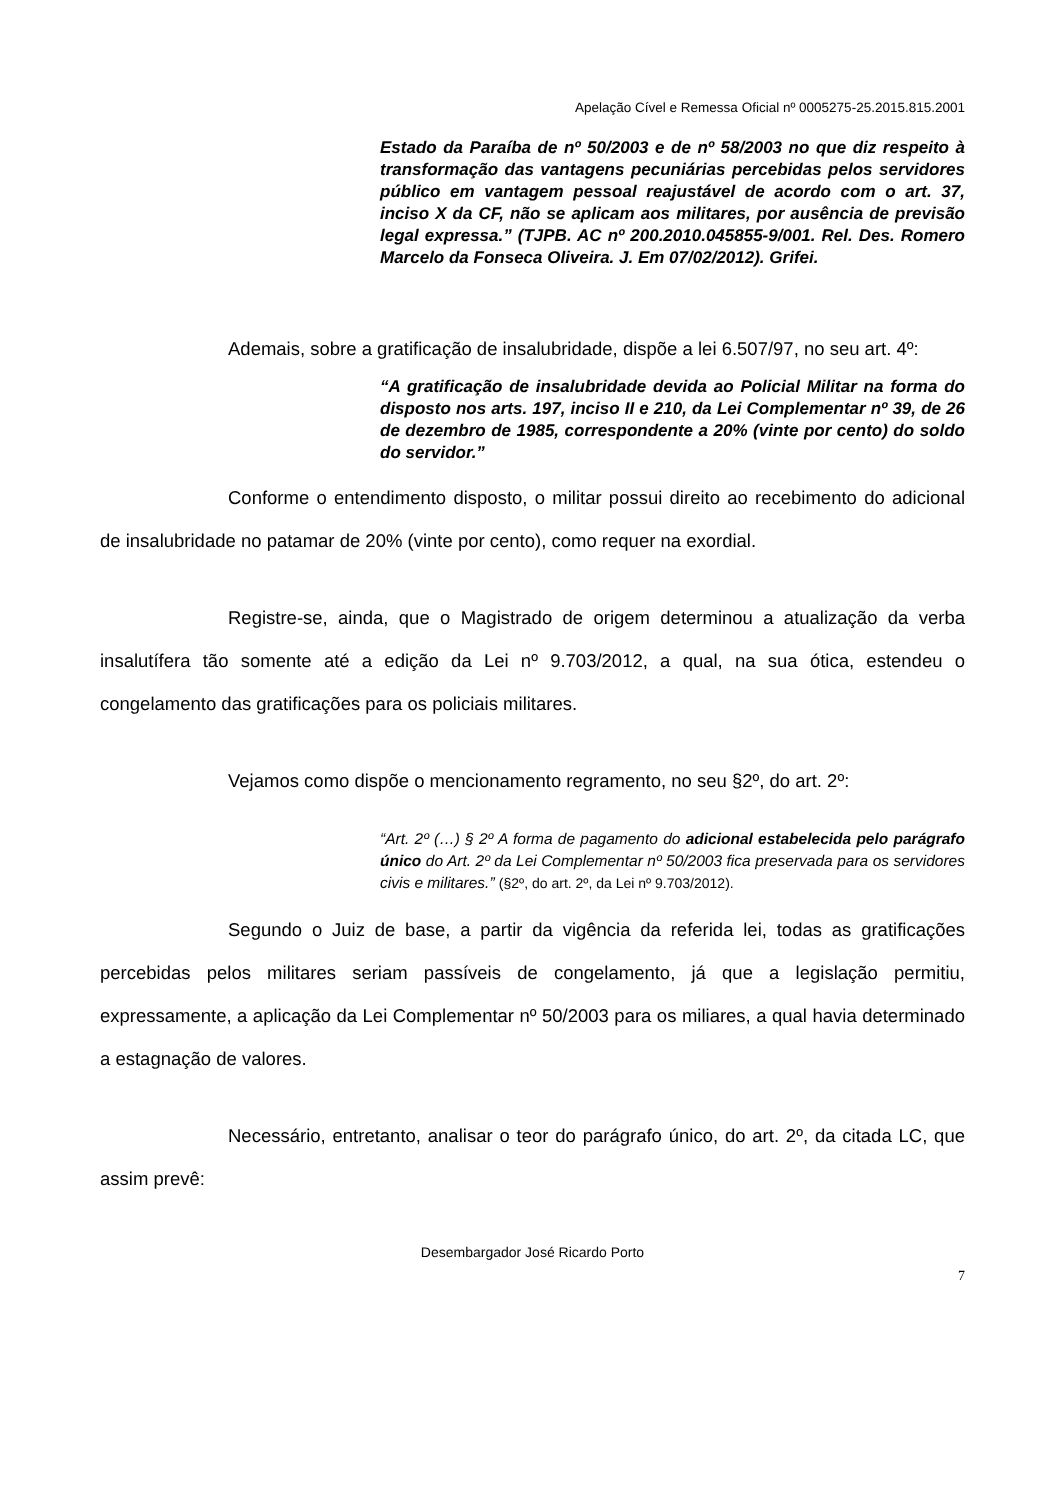Apelação Cível e Remessa Oficial nº 0005275-25.2015.815.2001
Estado da Paraíba de nº 50/2003 e de nº 58/2003 no que diz respeito à transformação das vantagens pecuniárias percebidas pelos servidores público em vantagem pessoal reajustável de acordo com o art. 37, inciso X da CF, não se aplicam aos militares, por ausência de previsão legal expressa.” (TJPB. AC nº 200.2010.045855-9/001. Rel. Des. Romero Marcelo da Fonseca Oliveira. J. Em 07/02/2012). Grifei.
Ademais, sobre a gratificação de insalubridade, dispõe a lei 6.507/97, no seu art. 4º:
“A gratificação de insalubridade devida ao Policial Militar na forma do disposto nos arts. 197, inciso II e 210, da Lei Complementar nº 39, de 26 de dezembro de 1985, correspondente a 20% (vinte por cento) do soldo do servidor.”
Conforme o entendimento disposto, o militar possui direito ao recebimento do adicional de insalubridade no patamar de 20% (vinte por cento), como requer na exordial.
Registre-se, ainda, que o Magistrado de origem determinou a atualização da verba insalutífera tão somente até a edição da Lei nº 9.703/2012, a qual, na sua ótica, estendeu o congelamento das gratificações para os policiais militares.
Vejamos como dispõe o mencionamento regramento, no seu §2º, do art. 2º:
“Art. 2º (…) § 2º A forma de pagamento do adicional estabelecida pelo parágrafo único do Art. 2º da Lei Complementar nº 50/2003 fica preservada para os servidores civis e militares.” (§2º, do art. 2º, da Lei nº 9.703/2012).
Segundo o Juiz de base, a partir da vigência da referida lei, todas as gratificações percebidas pelos militares seriam passíveis de congelamento, já que a legislação permitiu, expressamente, a aplicação da Lei Complementar nº 50/2003 para os miliares, a qual havia determinado a estagnação de valores.
Necessário, entretanto, analisar o teor do parágrafo único, do art. 2º, da citada LC, que assim prevê:
Desembargador José Ricardo Porto
7